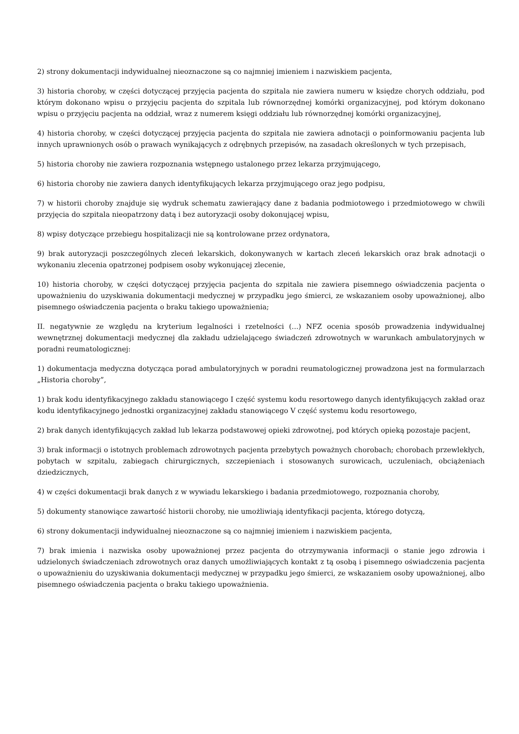2) strony dokumentacji indywidualnej nieoznaczone są co najmniej imieniem i nazwiskiem pacjenta,
3) historia choroby, w części dotyczącej przyjęcia pacjenta do szpitala nie zawiera numeru w księdze chorych oddziału, pod którym dokonano wpisu o przyjęciu pacjenta do szpitala lub równorzędnej komórki organizacyjnej, pod którym dokonano wpisu o przyjęciu pacjenta na oddział, wraz z numerem księgi oddziału lub równorzędnej komórki organizacyjnej,
4) historia choroby, w części dotyczącej przyjęcia pacjenta do szpitala nie zawiera adnotacji o poinformowaniu pacjenta lub innych uprawnionych osób o prawach wynikających z odrębnych przepisów, na zasadach określonych w tych przepisach,
5) historia choroby nie zawiera rozpoznania wstępnego ustalonego przez lekarza przyjmującego,
6) historia choroby nie zawiera danych identyfikujących lekarza przyjmującego oraz jego podpisu,
7) w historii choroby znajduje się wydruk schematu zawierający dane z badania podmiotowego i przedmiotowego w chwili przyjęcia do szpitala nieopatrzony datą i bez autoryzacji osoby dokonującej wpisu,
8) wpisy dotyczące przebiegu hospitalizacji nie są kontrolowane przez ordynatora,
9) brak autoryzacji poszczególnych zleceń lekarskich, dokonywanych w kartach zleceń lekarskich oraz brak adnotacji o wykonaniu zlecenia opatrzonej podpisem osoby wykonującej zlecenie,
10) historia choroby, w części dotyczącej przyjęcia pacjenta do szpitala nie zawiera pisemnego oświadczenia pacjenta o upoważnieniu do uzyskiwania dokumentacji medycznej w przypadku jego śmierci, ze wskazaniem osoby upoważnionej, albo pisemnego oświadczenia pacjenta o braku takiego upoważnienia;
II. negatywnie ze względu na kryterium legalności i rzetelności (...) NFZ ocenia sposób prowadzenia indywidualnej wewnętrznej dokumentacji medycznej dla zakładu udzielającego świadczeń zdrowotnych w warunkach ambulatoryjnych w poradni reumatologicznej:
1) dokumentacja medyczna dotycząca porad ambulatoryjnych w poradni reumatologicznej prowadzona jest na formularzach „Historia choroby”,
1) brak kodu identyfikacyjnego zakładu stanowiącego I część systemu kodu resortowego danych identyfikujących zakład oraz kodu identyfikacyjnego jednostki organizacyjnej zakładu stanowiącego V część systemu kodu resortowego,
2) brak danych identyfikujących zakład lub lekarza podstawowej opieki zdrowotnej, pod których opieką pozostaje pacjent,
3) brak informacji o istotnych problemach zdrowotnych pacjenta przebytych poważnych chorobach; chorobach przewlekłych, pobytach w szpitalu, zabiegach chirurgicznych, szczepieniach i stosowanych surowicach, uczuleniach, obciążeniach dziedzicznych,
4) w części dokumentacji brak danych z w wywiadu lekarskiego i badania przedmiotowego, rozpoznania choroby,
5) dokumenty stanowiące zawartość historii choroby, nie umożliwiają identyfikacji pacjenta, którego dotyczą,
6) strony dokumentacji indywidualnej nieoznaczone są co najmniej imieniem i nazwiskiem pacjenta,
7) brak imienia i nazwiska osoby upoważnionej przez pacjenta do otrzymywania informacji o stanie jego zdrowia i udzielonych świadczeniach zdrowotnych oraz danych umożliwiających kontakt z tą osobą i pisemnego oświadczenia pacjenta o upoważnieniu do uzyskiwania dokumentacji medycznej w przypadku jego śmierci, ze wskazaniem osoby upoważnionej, albo pisemnego oświadczenia pacjenta o braku takiego upoważnienia.